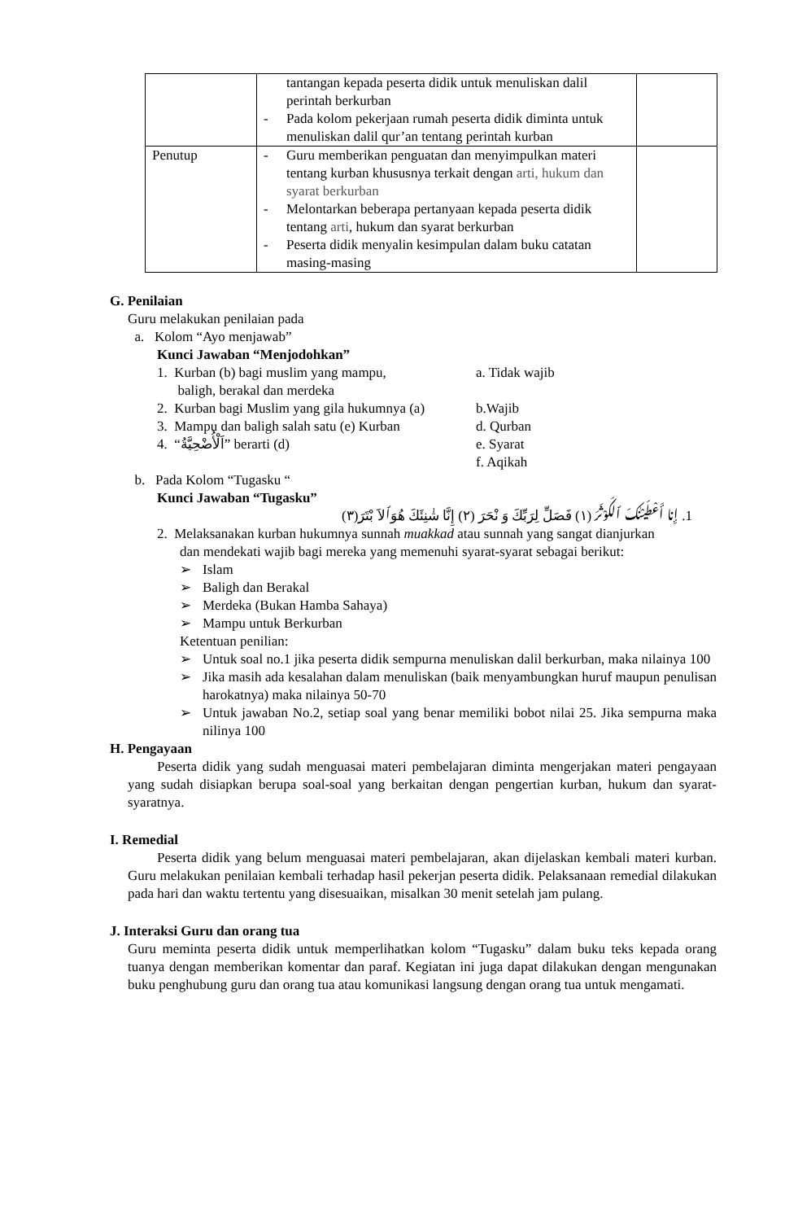| | tantangan kepada peserta didik untuk menuliskan dalil perintah berkurban - Pada kolom pekerjaan rumah peserta didik diminta untuk menuliskan dalil qur’an tentang perintah kurban | |
| Penutup | - Guru memberikan penguatan dan menyimpulkan materi tentang kurban khususnya terkait dengan arti, hukum dan syarat berkurban - Melontarkan beberapa pertanyaan kepada peserta didik tentang arti , hukum dan syarat berkurban - Peserta didik menyalin kesimpulan dalam buku catatan masing-masing | |
G. Penilaian
Guru melakukan penilaian pada
a. Kolom “Ayo menjawab”
Kunci Jawaban “Menjodohkan”
1. Kurban (b) bagi muslim yang mampu,
baligh, berakal dan merdeka
a. Tidak wajib
2. Kurban bagi Muslim yang gila hukumnya (a)
b.Wajib
3. Mampu dan baligh salah satu (e) Kurban
d. Qurban
4. “اَلْأُضْحِيَّةُ” berarti (d) e. Syarat
f. Aqikah
b. Pada Kolom “Tugasku “
Kunci Jawaban “Tugasku”
1. إِنا أَعْطَيْنٰكَ ٱلكَوْثَرَ (١) فَصَلِّ لِرَبِّكَ وَ نْحَرَ (٢) إِنَّا شٰنِئَكَ هُوَٱلاَ بْتَرَ(٣)
2. Melaksanakan kurban hukumnya sunnah muakkad atau sunnah yang sangat dianjurkan
dan mendekati wajib bagi mereka yang memenuhi syarat-syarat sebagai berikut:
➢ Islam
➢ Baligh dan Berakal
➢ Merdeka (Bukan Hamba Sahaya)
➢ Mampu untuk Berkurban
Ketentuan penilian:
➢ Untuk soal no.1 jika peserta didik sempurna menuliskan dalil berkurban, maka nilainya 100
➢ Jika masih ada kesalahan dalam menuliskan (baik menyambungkan huruf maupun penulisan harokatnya) maka nilainya 50-70
➢ Untuk jawaban No.2, setiap soal yang benar memiliki bobot nilai 25. Jika sempurna maka nilinya 100
H. Pengayaan
Peserta didik yang sudah menguasai materi pembelajaran diminta mengerjakan materi pengayaan yang sudah disiapkan berupa soal-soal yang berkaitan dengan pengertian kurban, hukum dan syarat-syaratnya.
I. Remedial
Peserta didik yang belum menguasai materi pembelajaran, akan dijelaskan kembali materi kurban. Guru melakukan penilaian kembali terhadap hasil pekerjan peserta didik. Pelaksanaan remedial dilakukan pada hari dan waktu tertentu yang disesuaikan, misalkan 30 menit setelah jam pulang.
J. Interaksi Guru dan orang tua
Guru meminta peserta didik untuk memperlihatkan kolom “Tugasku” dalam buku teks kepada orang tuanya dengan memberikan komentar dan paraf. Kegiatan ini juga dapat dilakukan dengan mengunakan buku penghubung guru dan orang tua atau komunikasi langsung dengan orang tua untuk mengamati.